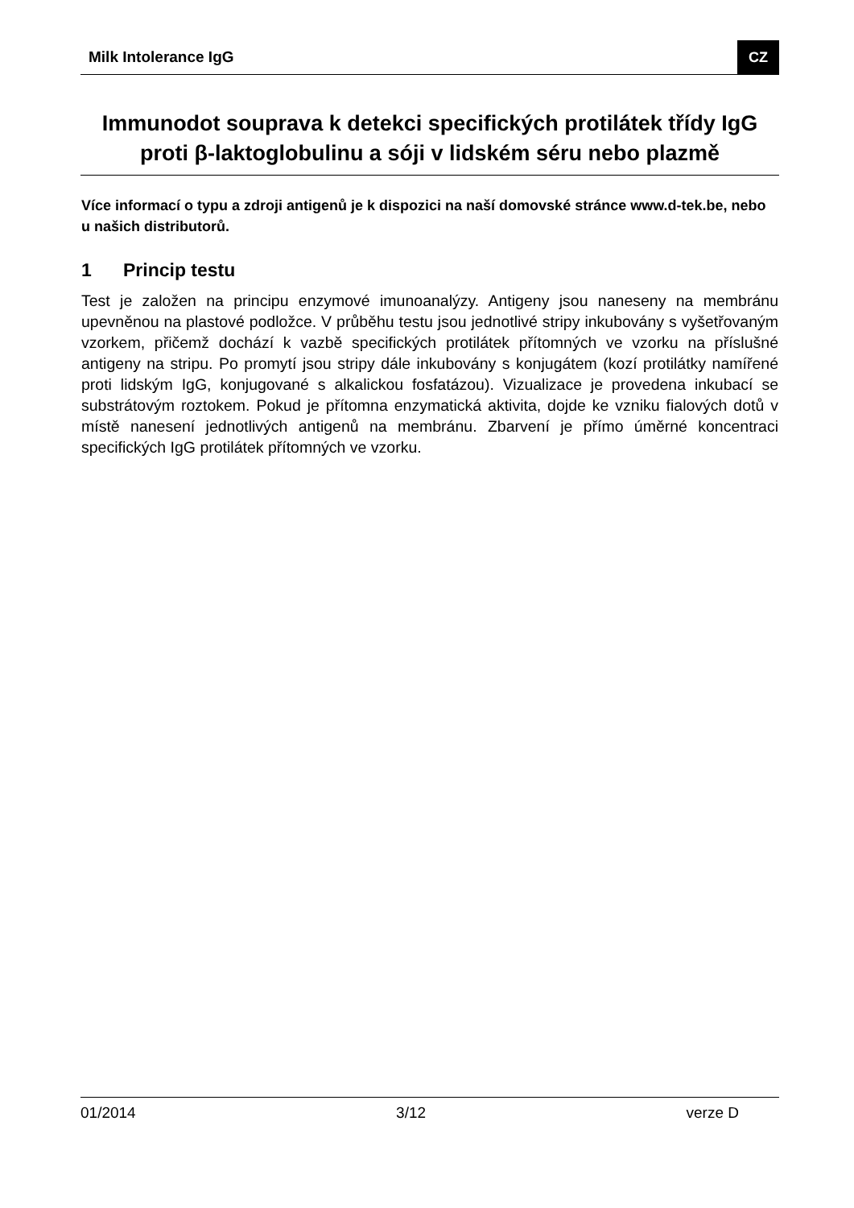Milk Intolerance IgG CZ
Immunodot souprava k detekci specifických protilátek třídy IgG proti β-laktoglobulinu a sóji v lidském séru nebo plazmě
Více informací o typu a zdroji antigenů je k dispozici na naší domovské stránce www.d-tek.be, nebo u našich distributorů.
1 Princip testu
Test je založen na principu enzymové imunoanalýzy. Antigeny jsou naneseny na membránu upevněnou na plastové podložce. V průběhu testu jsou jednotlivé stripy inkubovány s vyšetřovaným vzorkem, přičemž dochází k vazbě specifických protilátek přítomných ve vzorku na příslušné antigeny na stripu. Po promytí jsou stripy dále inkubovány s konjugátem (kozí protilátky namířené proti lidským IgG, konjugované s alkalickou fosfatázou). Vizualizace je provedena inkubací se substrátovým roztokem. Pokud je přítomna enzymatická aktivita, dojde ke vzniku fialových dotů v místě nanesení jednotlivých antigenů na membránu. Zbarvení je přímo úměrné koncentraci specifických IgG protilátek přítomných ve vzorku.
01/2014 3/12 verze D